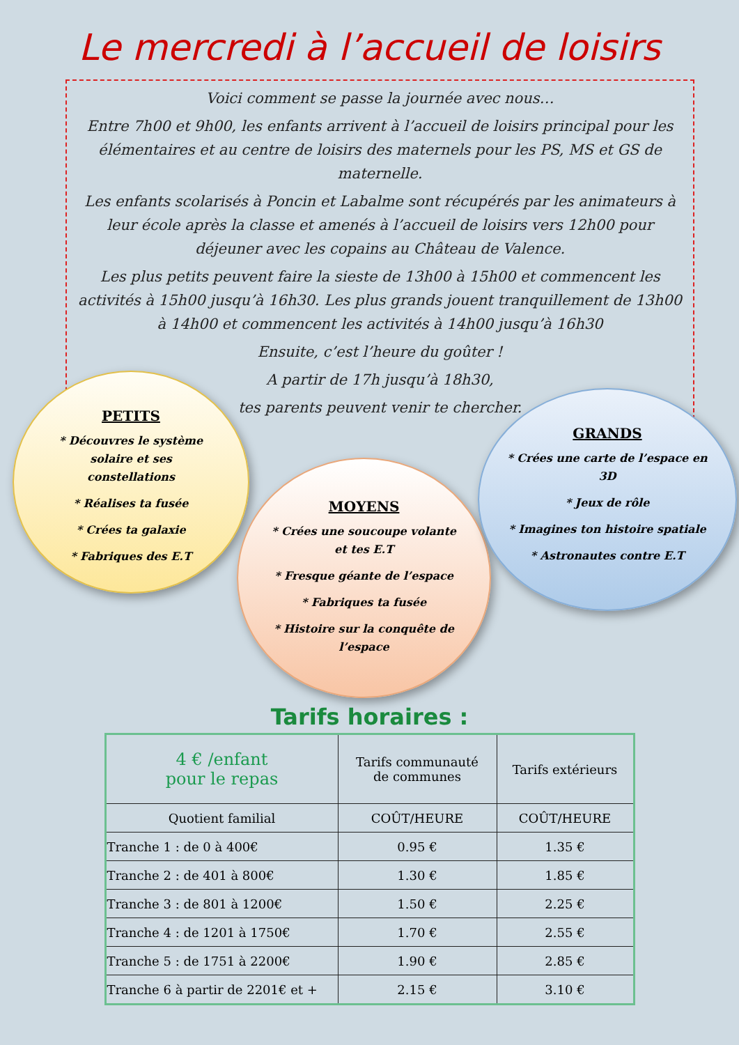Le mercredi à l’accueil de loisirs
Voici comment se passe la journée avec nous…
Entre 7h00 et 9h00, les enfants arrivent à l’accueil de loisirs principal pour les élémentaires et au centre de loisirs des maternels pour les PS, MS et GS de maternelle.
Les enfants scolarisés à Poncin et Labalme sont récupérés par les animateurs à leur école après la classe et amenés à l’accueil de loisirs vers 12h00 pour déjeuner avec les copains au Château de Valence.
Les plus petits peuvent faire la sieste de 13h00 à 15h00 et commencent les activités à 15h00 jusqu’à 16h30. Les plus grands jouent tranquillement de 13h00 à 14h00 et commencent les activités à 14h00 jusqu’à 16h30
Ensuite, c’est l’heure du goûter !
A partir de 17h jusqu’à 18h30,
tes parents peuvent venir te chercher.
PETITS
* Découvres le système solaire et ses constellations
* Réalises ta fusée
* Crées ta galaxie
* Fabriques des E.T
MOYENS
* Crées une soucoupe volante et tes E.T
* Fresque géante de l’espace
* Fabriques ta fusée
* Histoire sur la conquête de l’espace
GRANDS
* Crées une carte de l’espace en 3D
* Jeux de rôle
* Imagines ton histoire spatiale
* Astronautes contre E.T
Tarifs horaires :
| 4 € /enfant pour le repas | Tarifs communauté de communes | Tarifs extérieurs |
| --- | --- | --- |
| Quotient familial | COÛT/HEURE | COÛT/HEURE |
| Tranche 1 : de 0 à 400€ | 0.95 € | 1.35 € |
| Tranche 2 : de 401 à 800€ | 1.30 € | 1.85 € |
| Tranche 3 : de 801 à 1200€ | 1.50 € | 2.25 € |
| Tranche 4 : de 1201 à 1750€ | 1.70 € | 2.55 € |
| Tranche 5 : de 1751 à 2200€ | 1.90 € | 2.85 € |
| Tranche 6 à partir de 2201€ et + | 2.15 € | 3.10 € |